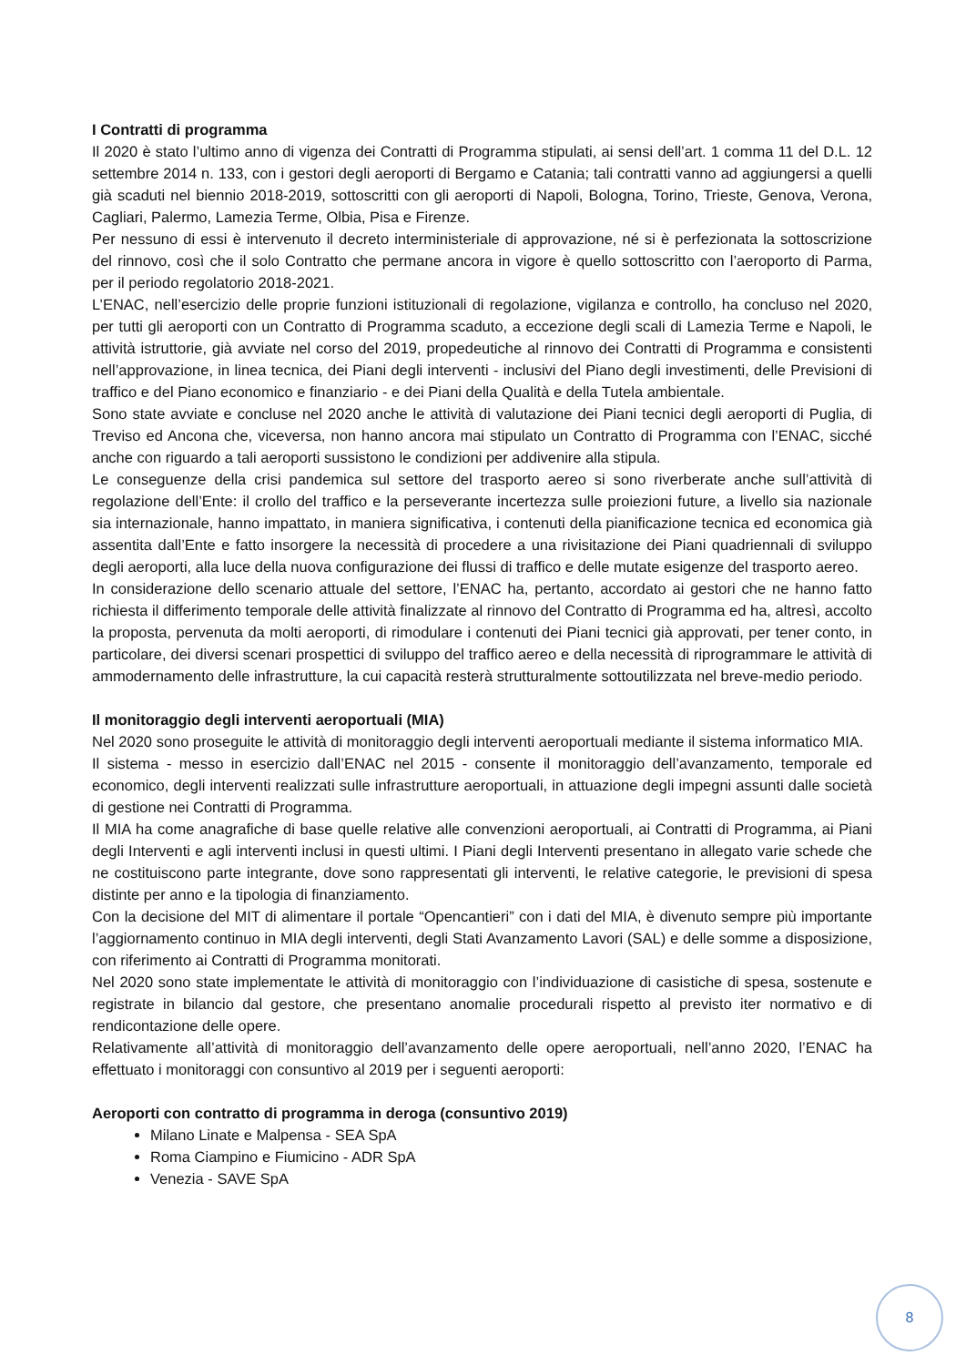I Contratti di programma
Il 2020 è stato l’ultimo anno di vigenza dei Contratti di Programma stipulati, ai sensi dell’art. 1 comma 11 del D.L. 12 settembre 2014 n. 133, con i gestori degli aeroporti di Bergamo e Catania; tali contratti vanno ad aggiungersi a quelli già scaduti nel biennio 2018-2019, sottoscritti con gli aeroporti di Napoli, Bologna, Torino, Trieste, Genova, Verona, Cagliari, Palermo, Lamezia Terme, Olbia, Pisa e Firenze.
Per nessuno di essi è intervenuto il decreto interministeriale di approvazione, né si è perfezionata la sottoscrizione del rinnovo, così che il solo Contratto che permane ancora in vigore è quello sottoscritto con l’aeroporto di Parma, per il periodo regolatorio 2018-2021.
L’ENAC, nell’esercizio delle proprie funzioni istituzionali di regolazione, vigilanza e controllo, ha concluso nel 2020, per tutti gli aeroporti con un Contratto di Programma scaduto, a eccezione degli scali di Lamezia Terme e Napoli, le attività istruttorie, già avviate nel corso del 2019, propedeutiche al rinnovo dei Contratti di Programma e consistenti nell’approvazione, in linea tecnica, dei Piani degli interventi - inclusivi del Piano degli investimenti, delle Previsioni di traffico e del Piano economico e finanziario - e dei Piani della Qualità e della Tutela ambientale.
Sono state avviate e concluse nel 2020 anche le attività di valutazione dei Piani tecnici degli aeroporti di Puglia, di Treviso ed Ancona che, viceversa, non hanno ancora mai stipulato un Contratto di Programma con l’ENAC, sicché anche con riguardo a tali aeroporti sussistono le condizioni per addivenire alla stipula.
Le conseguenze della crisi pandemica sul settore del trasporto aereo si sono riverberate anche sull’attività di regolazione dell’Ente: il crollo del traffico e la perseverante incertezza sulle proiezioni future, a livello sia nazionale sia internazionale, hanno impattato, in maniera significativa, i contenuti della pianificazione tecnica ed economica già assentita dall’Ente e fatto insorgere la necessità di procedere a una rivisitazione dei Piani quadriennali di sviluppo degli aeroporti, alla luce della nuova configurazione dei flussi di traffico e delle mutate esigenze del trasporto aereo.
In considerazione dello scenario attuale del settore, l’ENAC ha, pertanto, accordato ai gestori che ne hanno fatto richiesta il differimento temporale delle attività finalizzate al rinnovo del Contratto di Programma ed ha, altresì, accolto la proposta, pervenuta da molti aeroporti, di rimodulare i contenuti dei Piani tecnici già approvati, per tener conto, in particolare, dei diversi scenari prospettici di sviluppo del traffico aereo e della necessità di riprogrammare le attività di ammodernamento delle infrastrutture, la cui capacità resterà strutturalmente sottoutilizzata nel breve-medio periodo.
Il monitoraggio degli interventi aeroportuali (MIA)
Nel 2020 sono proseguite le attività di monitoraggio degli interventi aeroportuali mediante il sistema informatico MIA.
Il sistema - messo in esercizio dall’ENAC nel 2015 - consente il monitoraggio dell’avanzamento, temporale ed economico, degli interventi realizzati sulle infrastrutture aeroportuali, in attuazione degli impegni assunti dalle società di gestione nei Contratti di Programma.
Il MIA ha come anagrafiche di base quelle relative alle convenzioni aeroportuali, ai Contratti di Programma, ai Piani degli Interventi e agli interventi inclusi in questi ultimi. I Piani degli Interventi presentano in allegato varie schede che ne costituiscono parte integrante, dove sono rappresentati gli interventi, le relative categorie, le previsioni di spesa distinte per anno e la tipologia di finanziamento.
Con la decisione del MIT di alimentare il portale “Opencantieri” con i dati del MIA, è divenuto sempre più importante l’aggiornamento continuo in MIA degli interventi, degli Stati Avanzamento Lavori (SAL) e delle somme a disposizione, con riferimento ai Contratti di Programma monitorati.
Nel 2020 sono state implementate le attività di monitoraggio con l’individuazione di casistiche di spesa, sostenute e registrate in bilancio dal gestore, che presentano anomalie procedurali rispetto al previsto iter normativo e di rendicontazione delle opere.
Relativamente all’attività di monitoraggio dell’avanzamento delle opere aeroportuali, nell’anno 2020, l’ENAC ha effettuato i monitoraggi con consuntivo al 2019 per i seguenti aeroporti:
Aeroporti con contratto di programma in deroga (consuntivo 2019)
Milano Linate e Malpensa - SEA SpA
Roma Ciampino e Fiumicino - ADR SpA
Venezia - SAVE SpA
8